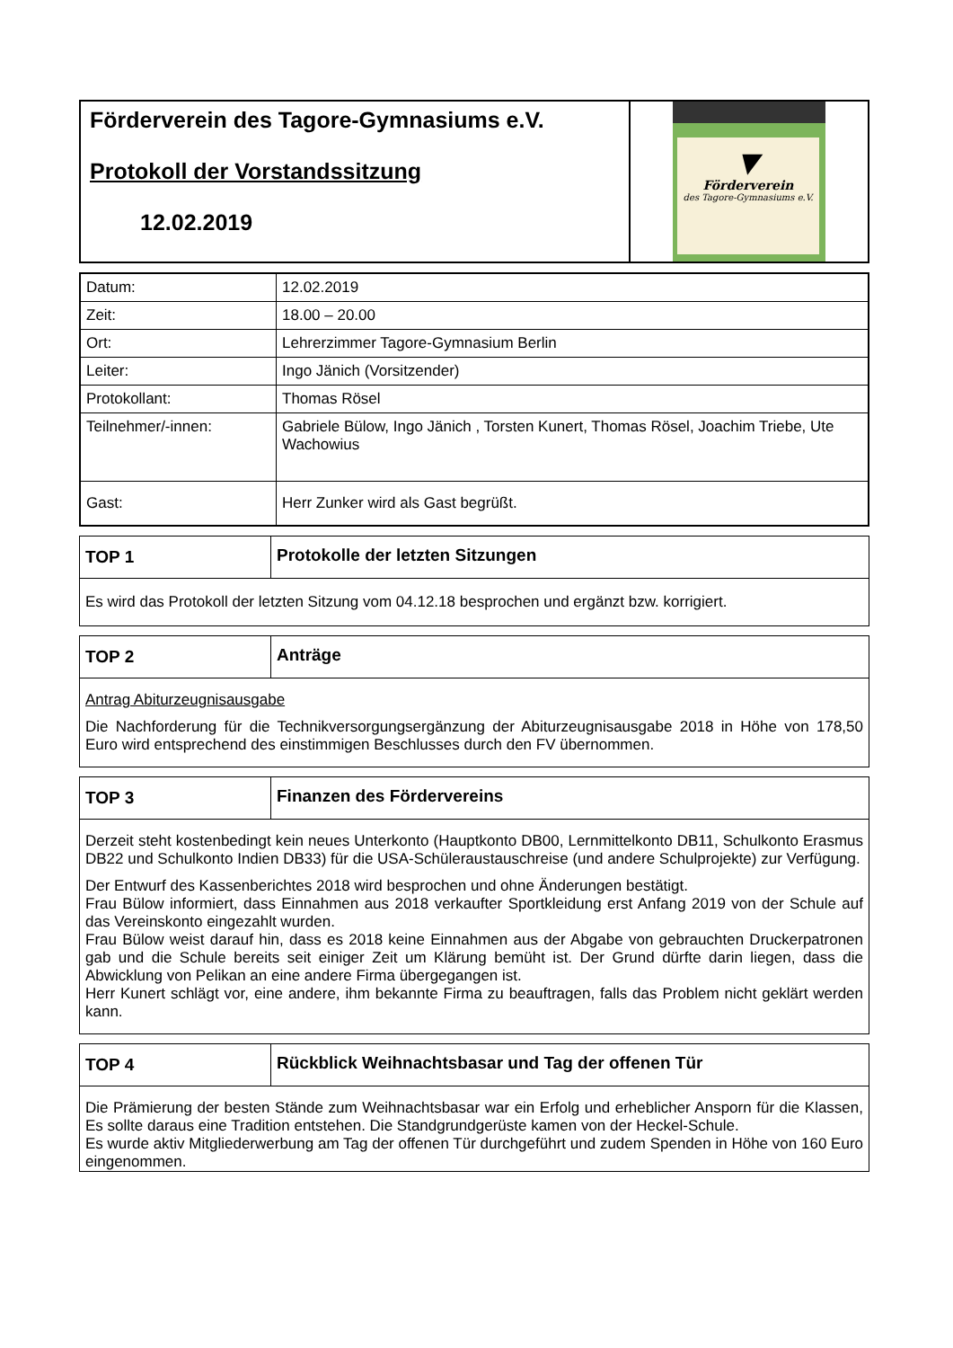| Förderverein des Tagore-Gymnasiums e.V. Protokoll der Vorstandssitzung 12.02.2019 | ▼ Förderverein des Tagore-Gymnasiums e.V. |
| Datum: | 12.02.2019 |
| Zeit: | 18.00 – 20.00 |
| Ort: | Lehrerzimmer Tagore-Gymnasium Berlin |
| Leiter: | Ingo Jänich (Vorsitzender) |
| Protokollant: | Thomas Rösel |
| Teilnehmer/-innen: | Gabriele Bülow, Ingo Jänich , Torsten Kunert, Thomas Rösel, Joachim Triebe, Ute Wachowius |
| Gast: | Herr Zunker wird als Gast begrüßt. |
| TOP 1 | Protokolle der letzten Sitzungen |
| --- | --- |
| Es wird das Protokoll der letzten Sitzung vom 04.12.18 besprochen und ergänzt bzw. korrigiert. | |
| TOP 2 | Anträge |
| --- | --- |
| Antrag Abiturzeugnisausgabe Die Nachforderung für die Technikversorgungsergänzung der Abiturzeugnisausgabe 2018 in Höhe von 178,50 Euro wird entsprechend des einstimmigen Beschlusses durch den FV übernommen. | |
| TOP 3 | Finanzen des Fördervereins |
| --- | --- |
| Derzeit steht kostenbedingt kein neues Unterkonto (Hauptkonto DB00, Lernmittelkonto DB11, Schulkonto Erasmus DB22 und Schulkonto Indien DB33) für die USA-Schüleraustauschreise (und andere Schulprojekte) zur Verfügung. Der Entwurf des Kassenberichtes 2018 wird besprochen und ohne Änderungen bestätigt. Frau Bülow informiert, dass Einnahmen aus 2018 verkaufter Sportkleidung erst Anfang 2019 von der Schule auf das Vereinskonto eingezahlt wurden. Frau Bülow weist darauf hin, dass es 2018 keine Einnahmen aus der Abgabe von gebrauchten Druckerpatronen gab und die Schule bereits seit einiger Zeit um Klärung bemüht ist. Der Grund dürfte darin liegen, dass die Abwicklung von Pelikan an eine andere Firma übergegangen ist. Herr Kunert schlägt vor, eine andere, ihm bekannte Firma zu beauftragen, falls das Problem nicht geklärt werden kann. | |
| TOP 4 | Rückblick Weihnachtsbasar und Tag der offenen Tür |
| --- | --- |
| Die Prämierung der besten Stände zum Weihnachtsbasar war ein Erfolg und erheblicher Ansporn für die Klassen, Es sollte daraus eine Tradition entstehen. Die Standgrundgerüste kamen von der Heckel-Schule. Es wurde aktiv Mitgliederwerbung am Tag der offenen Tür durchgeführt und zudem Spenden in Höhe von 160 Euro eingenommen. | |